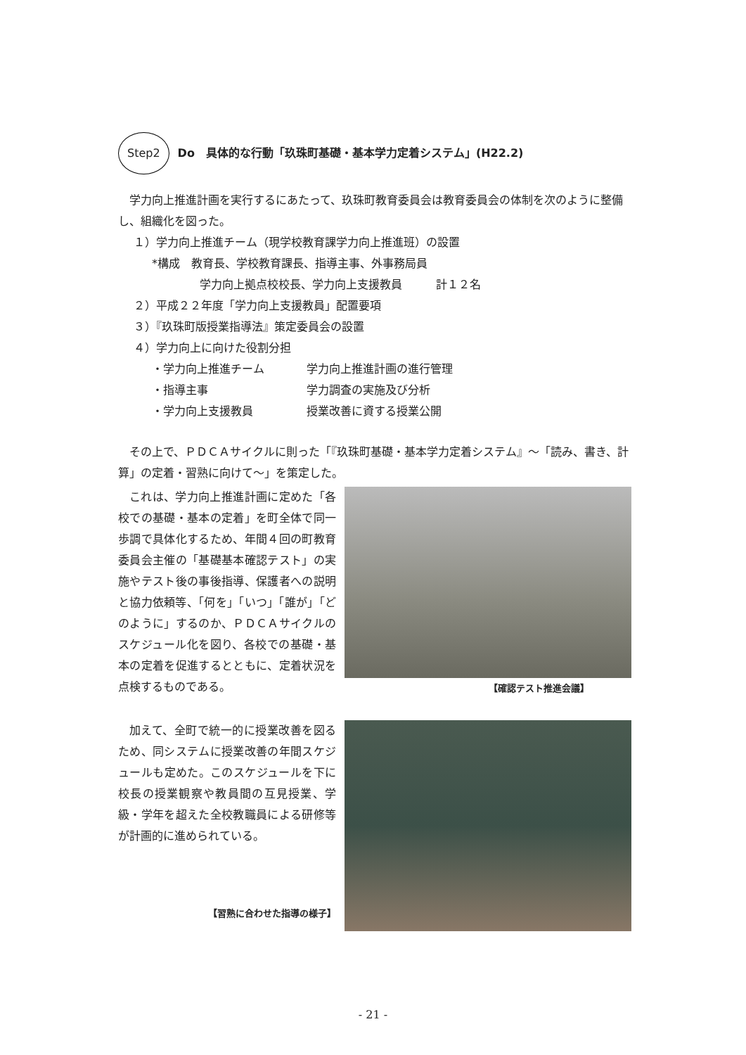Step2 Do　具体的な行動「玖珠町基礎・基本学力定着システム」(H22.2)
学力向上推進計画を実行するにあたって、玖珠町教育委員会は教育委員会の体制を次のように整備し、組織化を図った。
１）学力向上推進チーム（現学校教育課学力向上推進班）の設置
*構成　教育長、学校教育課長、指導主事、外事務局員
学力向上拠点校校長、学力向上支援教員　　　計１２名
２）平成２２年度「学力向上支援教員」配置要項
３）『玖珠町版授業指導法』策定委員会の設置
４）学力向上に向けた役割分担
・学力向上推進チーム 学力向上推進計画の進行管理
・指導主事 学力調査の実施及び分析
・学力向上支援教員 授業改善に資する授業公開
その上で、ＰＤＣＡサイクルに則った「『玖珠町基礎・基本学力定着システム』～「読み、書き、計算」の定着・習熟に向けて～」を策定した。
これは、学力向上推進計画に定めた「各校での基礎・基本の定着」を町全体で同一歩調で具体化するため、年間４回の町教育委員会主催の「基礎基本確認テスト」の実施やテスト後の事後指導、保護者への説明と協力依頼等、「何を」「いつ」「誰が」「どのように」するのか、ＰＤＣＡサイクルのスケジュール化を図り、各校での基礎・基本の定着を促進するとともに、定着状況を点検するものである。
【確認テスト推進会議】
加えて、全町で統一的に授業改善を図るため、同システムに授業改善の年間スケジュールも定めた。このスケジュールを下に校長の授業観察や教員間の互見授業、学級・学年を超えた全校教職員による研修等が計画的に進められている。
【習熟に合わせた指導の様子】
- 21 -